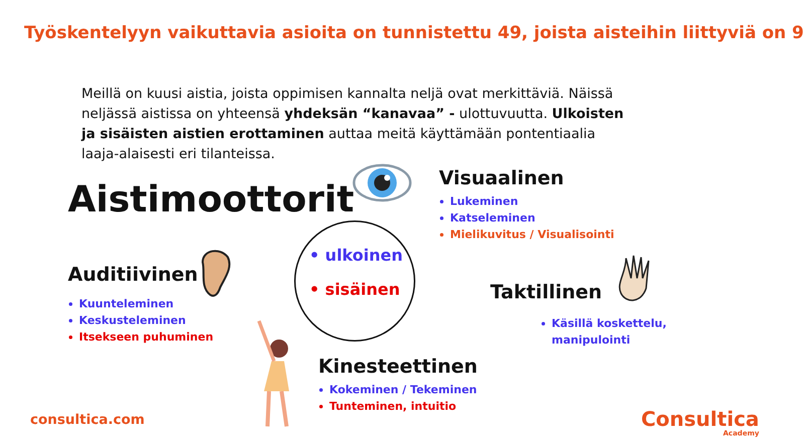Työskentelyyn vaikuttavia asioita on tunnistettu 49, joista aisteihin liittyviä on 9
Meillä on kuusi aistia, joista oppimisen kannalta neljä ovat merkittäviä. Näissä neljässä aistissa on yhteensä yhdeksän “kanavaa” - ulottuvuutta. Ulkoisten ja sisäisten aistien erottaminen auttaa meitä käyttämään pontentiaalia laaja-alaisesti eri tilanteissa.
Aistimoottorit
Visuaalinen
Lukeminen
Katseleminen
Mielikuvitus / Visualisointi
• ulkoinen
• sisäinen
Auditiivinen
Kuunteleminen
Keskusteleminen
Itsekseen puhuminen
Taktillinen
Käsillä koskettelu, manipulointi
Kinesteettinen
Kokeminen / Tekeminen
Tunteminen, intuitio
consultica.com
Consultica
Academy